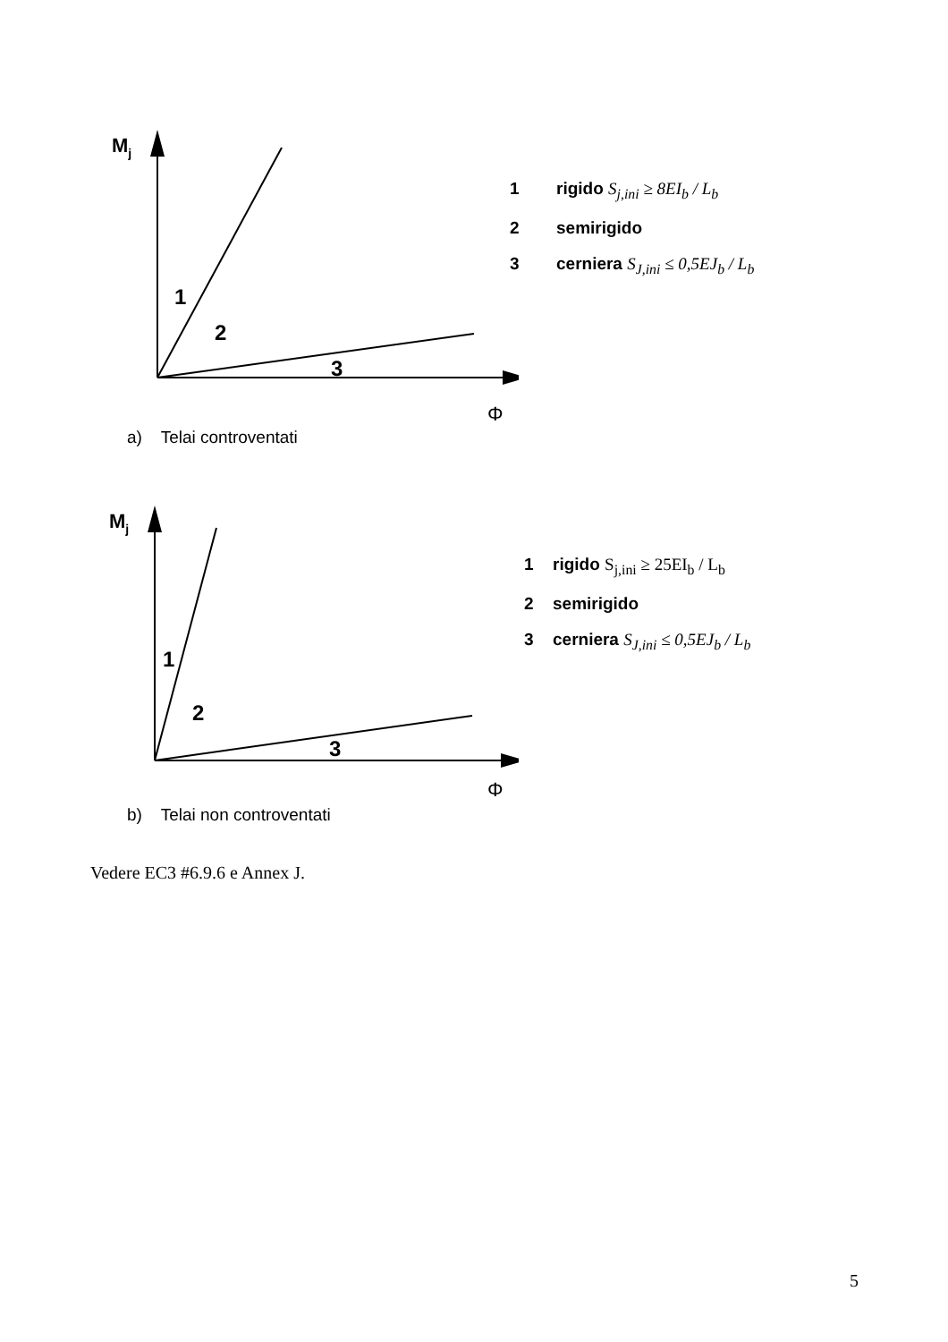Mj
1
2
3
Φ
1 rigido S<sub>j,ini</sub> ≥ 8EI<sub>b</sub> / L<sub>b</sub>
2 semirigido
3 cerniera S<sub>J,ini</sub> ≤ 0,5EJ<sub>b</sub> / L<sub>b</sub>
a) Telai controventati
Mj
1
2
3
Φ
1 rigido S<sub>j,ini</sub> ≥ 25EI<sub>b</sub> / L<sub>b</sub>
2 semirigido
3 cerniera S<sub>J,ini</sub> ≤ 0,5EJ<sub>b</sub> / L<sub>b</sub>
b) Telai non controventati
Vedere EC3 #6.9.6 e Annex J.
5